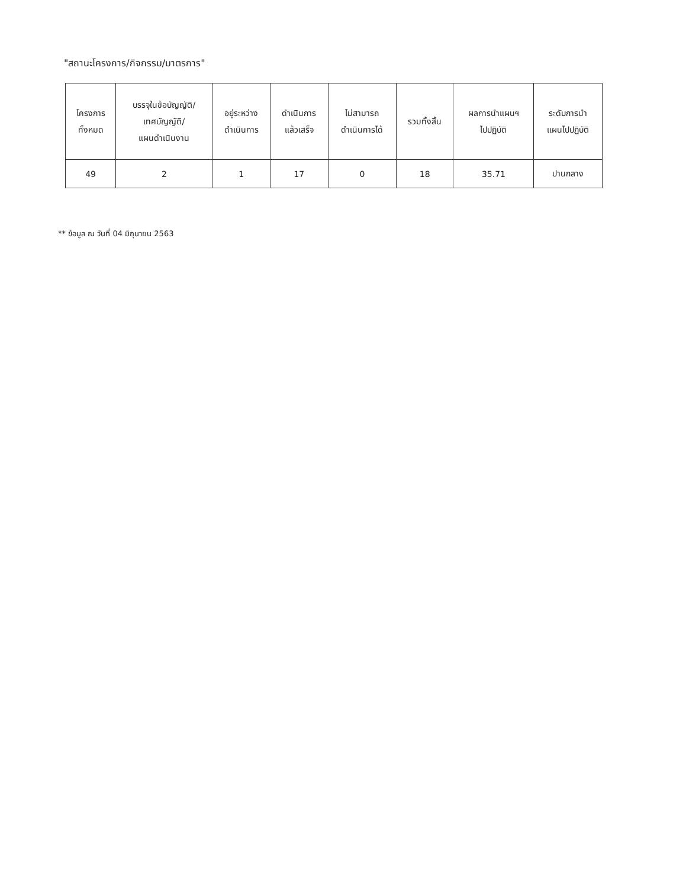"สถานะโครงการ/กิจกรรม/มาตรการ"
| โครงการ ทั้งหมด | บรรจุในข้อบัญญัติ/ เทศบัญญัติ/ แผนดำเนินงาน | อยู่ระหว่าง ดำเนินการ | ดำเนินการ แล้วเสร็จ | ไม่สามารถ ดำเนินการได้ | รวมทั้งสิ้น | ผลการนำแผนฯ ไปปฏิบัติ | ระดับการนำ แผนไปปฏิบัติ |
| --- | --- | --- | --- | --- | --- | --- | --- |
| 49 | 2 | 1 | 17 | 0 | 18 | 35.71 | ปานกลาง |
** ข้อมูล ณ วันที่ 04 มิถุนายน 2563